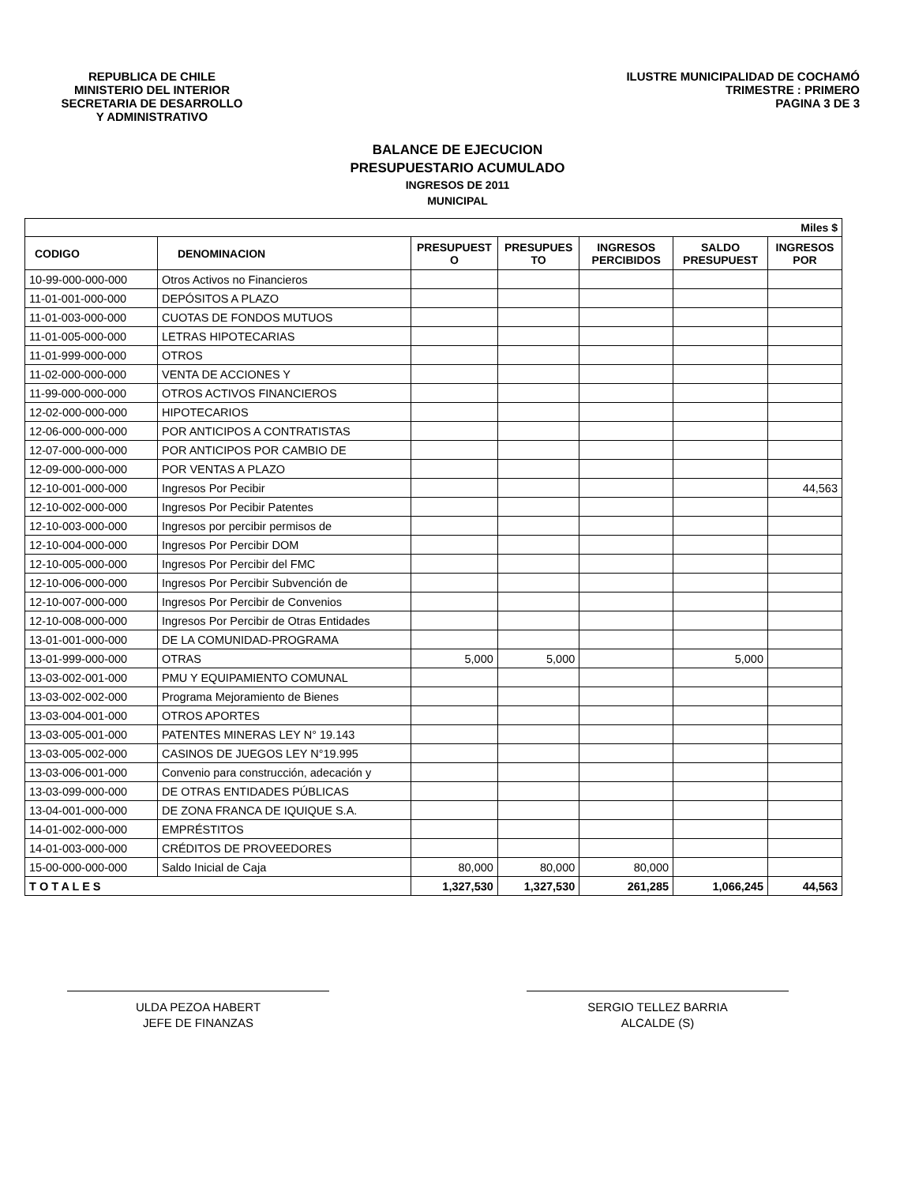REPUBLICA DE CHILE
MINISTERIO DEL INTERIOR
SECRETARIA DE DESARROLLO
Y ADMINISTRATIVO
ILUSTRE MUNICIPALIDAD DE COCHAMÓ
TRIMESTRE : PRIMERO
PAGINA 3 DE 3
BALANCE DE EJECUCION
PRESUPUESTARIO ACUMULADO
INGRESOS DE 2011
MUNICIPAL
| Miles $ | | | | | | |
| --- | --- | --- | --- | --- | --- | --- |
| CODIGO | DENOMINACION | PRESUPUEST O | PRESUPUES TO | INGRESOS PERCIBIDOS | SALDO PRESUPUEST | INGRESOS POR |
| 10-99-000-000-000 | Otros Activos no Financieros | | | | | |
| 11-01-001-000-000 | DEPÓSITOS A PLAZO | | | | | |
| 11-01-003-000-000 | CUOTAS DE FONDOS MUTUOS | | | | | |
| 11-01-005-000-000 | LETRAS HIPOTECARIAS | | | | | |
| 11-01-999-000-000 | OTROS | | | | | |
| 11-02-000-000-000 | VENTA DE ACCIONES Y | | | | | |
| 11-99-000-000-000 | OTROS ACTIVOS FINANCIEROS | | | | | |
| 12-02-000-000-000 | HIPOTECARIOS | | | | | |
| 12-06-000-000-000 | POR ANTICIPOS A CONTRATISTAS | | | | | |
| 12-07-000-000-000 | POR ANTICIPOS POR CAMBIO DE | | | | | |
| 12-09-000-000-000 | POR VENTAS A PLAZO | | | | | |
| 12-10-001-000-000 | Ingresos Por Pecibir | | | | | 44,563 |
| 12-10-002-000-000 | Ingresos Por Pecibir Patentes | | | | | |
| 12-10-003-000-000 | Ingresos por percibir permisos de | | | | | |
| 12-10-004-000-000 | Ingresos Por Percibir DOM | | | | | |
| 12-10-005-000-000 | Ingresos Por Percibir del FMC | | | | | |
| 12-10-006-000-000 | Ingresos Por Percibir Subvención de | | | | | |
| 12-10-007-000-000 | Ingresos Por Percibir de Convenios | | | | | |
| 12-10-008-000-000 | Ingresos Por Percibir de Otras Entidades | | | | | |
| 13-01-001-000-000 | DE LA COMUNIDAD-PROGRAMA | | | | | |
| 13-01-999-000-000 | OTRAS | 5,000 | 5,000 | | 5,000 | |
| 13-03-002-001-000 | PMU Y EQUIPAMIENTO COMUNAL | | | | | |
| 13-03-002-002-000 | Programa Mejoramiento de Bienes | | | | | |
| 13-03-004-001-000 | OTROS APORTES | | | | | |
| 13-03-005-001-000 | PATENTES MINERAS LEY N° 19.143 | | | | | |
| 13-03-005-002-000 | CASINOS DE JUEGOS LEY N°19.995 | | | | | |
| 13-03-006-001-000 | Convenio para construcción, adecación y | | | | | |
| 13-03-099-000-000 | DE OTRAS ENTIDADES PÚBLICAS | | | | | |
| 13-04-001-000-000 | DE ZONA FRANCA DE IQUIQUE S.A. | | | | | |
| 14-01-002-000-000 | EMPRÉSTITOS | | | | | |
| 14-01-003-000-000 | CRÉDITOS DE PROVEEDORES | | | | | |
| 15-00-000-000-000 | Saldo Inicial de Caja | 80,000 | 80,000 | 80,000 | | |
| T O T A L E S | | 1,327,530 | 1,327,530 | 261,285 | 1,066,245 | 44,563 |
ULDA PEZOA HABERT
JEFE DE FINANZAS
SERGIO TELLEZ BARRIA
ALCALDE (S)